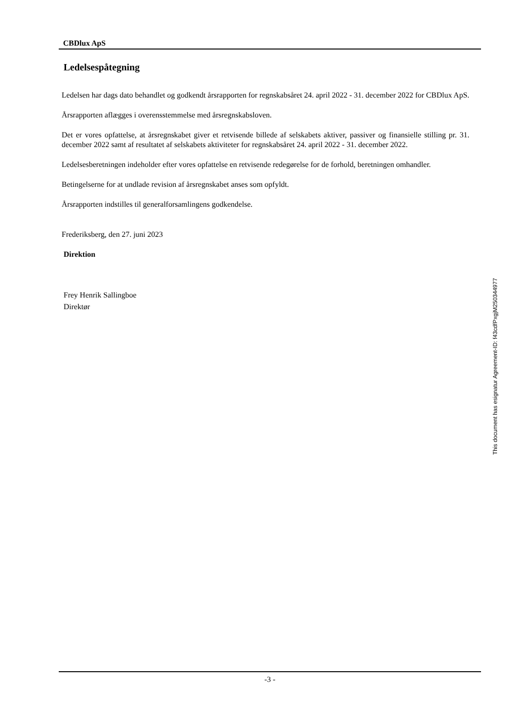CBDlux ApS
Ledelsespåtegning
Ledelsen har dags dato behandlet og godkendt årsrapporten for regnskabsåret 24. april 2022 - 31. december 2022 for CBDlux ApS.
Årsrapporten aflægges i overensstemmelse med årsregnskabsloven.
Det er vores opfattelse, at årsregnskabet giver et retvisende billede af selskabets aktiver, passiver og finansielle stilling pr. 31. december 2022 samt af resultatet af selskabets aktiviteter for regnskabsåret 24. april 2022 - 31. december 2022.
Ledelsesberetningen indeholder efter vores opfattelse en retvisende redegørelse for de forhold, beretningen omhandler.
Betingelserne for at undlade revision af årsregnskabet anses som opfyldt.
Årsrapporten indstilles til generalforsamlingens godkendelse.
Frederiksberg, den 27. juni 2023
Direktion
Frey Henrik Sallingboe
Direktør
This document has esignatur Agreement-ID: f43cdfPxgjM250344977
-3 -